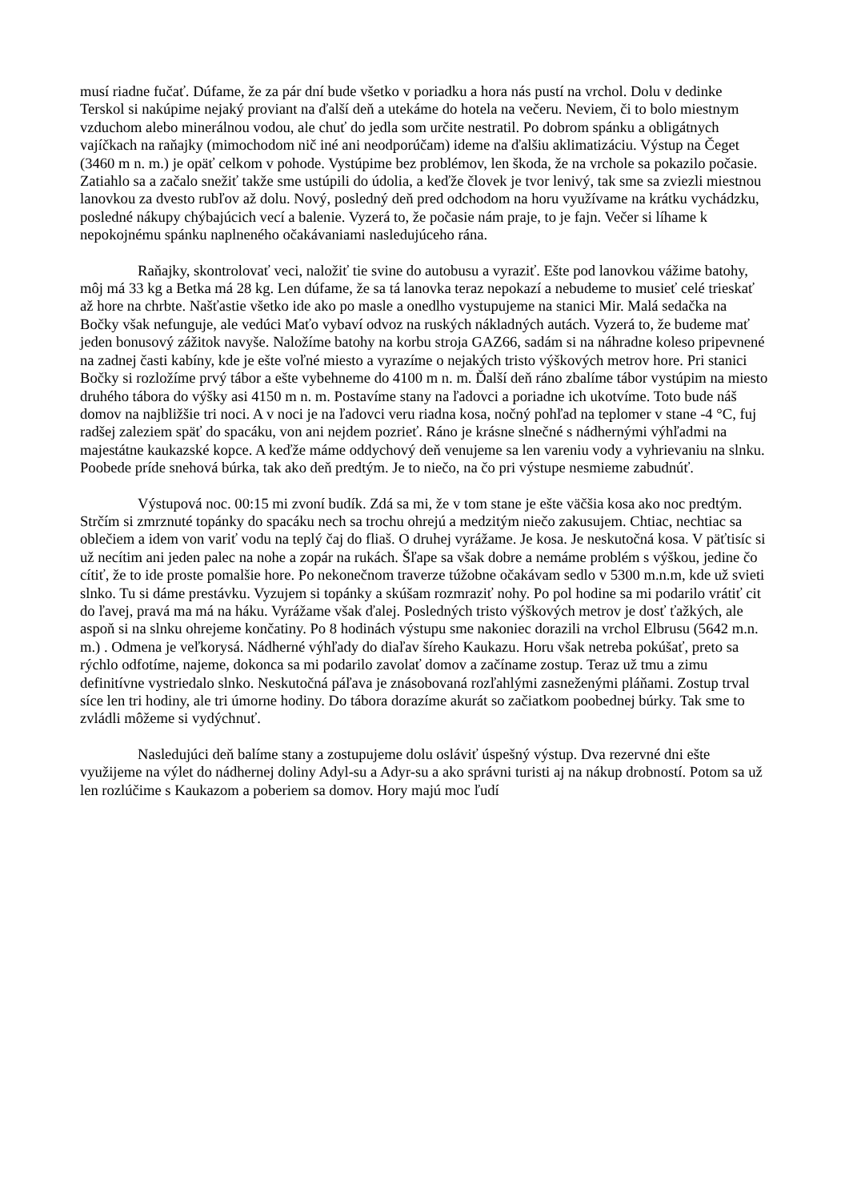musí riadne fučať. Dúfame, že za pár dní bude všetko v poriadku a hora nás pustí na vrchol. Dolu v dedinke Terskol si nakúpime nejaký proviant na ďalší deň a utekáme do hotela na večeru. Neviem, či to bolo miestnym vzduchom alebo minerálnou vodou, ale chuť do jedla som určite nestratil. Po dobrom spánku a obligátnych vajíčkach na raňajky (mimochodom nič iné ani neodporúčam) ideme na ďalšiu aklimatizáciu. Výstup na Čeget (3460 m n. m.) je opäť celkom v pohode. Vystúpime bez problémov, len škoda, že na vrchole sa pokazilo počasie. Zatiahlo sa a začalo snežiť takže sme ustúpili do údolia, a keďže človek je tvor lenivý, tak sme sa zviezli miestnou lanovkou za dvesto rubľov až dolu. Nový, posledný deň pred odchodom na horu využívame na krátku vychádzku, posledné nákupy chýbajúcich vecí a balenie. Vyzerá to, že počasie nám praje, to je fajn. Večer si líhame k nepokojnému spánku naplneného očakávaniami nasledujúceho rána.
Raňajky, skontrolovať veci, naložiť tie svine do autobusu a vyraziť. Ešte pod lanovkou vážime batohy, môj má 33 kg a Betka má 28 kg. Len dúfame, že sa tá lanovka teraz nepokazí a nebudeme to musieť celé trieskať až hore na chrbte. Našťastie všetko ide ako po masle a onedlho vystupujeme na stanici Mir. Malá sedačka na Bočky však nefunguje, ale vedúci Maťo vybaví odvoz na ruských nákladných autách. Vyzerá to, že budeme mať jeden bonusový zážitok navyše. Naložíme batohy na korbu stroja GAZ66, sadám si na náhradne koleso pripevnené na zadnej časti kabíny, kde je ešte voľné miesto a vyrazíme o nejakých tristo výškových metrov hore. Pri stanici Bočky si rozložíme prvý tábor a ešte vybehneme do 4100 m n. m. Ďalší deň ráno zbalíme tábor vystúpim na miesto druhého tábora do výšky asi 4150 m n. m. Postavíme stany na ľadovci a poriadne ich ukotvíme. Toto bude náš domov na najbližšie tri noci. A v noci je na ľadovci veru riadna kosa, nočný pohľad na teplomer v stane -4 °C, fuj radšej zaleziem späť do spacáku, von ani nejdem pozrieť. Ráno je krásne slnečné s nádhernými výhľadmi na majestátne kaukazské kopce. A keďže máme oddychový deň venujeme sa len vareniu vody a vyhrievaniu na slnku. Poobede príde snehová búrka, tak ako deň predtým. Je to niečo, na čo pri výstupe nesmieme zabudnúť.
Výstupová noc. 00:15 mi zvoní budík. Zdá sa mi, že v tom stane je ešte väčšia kosa ako noc predtým. Strčím si zmrznuté topánky do spacáku nech sa trochu ohrejú a medzitým niečo zakusujem. Chtiac, nechtiac sa oblečiem a idem von variť vodu na teplý čaj do fliaš. O druhej vyrážame. Je kosa. Je neskutočná kosa. V päťtisíc si už necítim ani jeden palec na nohe a zopár na rukách. Šľape sa však dobre a nemáme problém s výškou, jedine čo cítiť, že to ide proste pomalšie hore. Po nekonečnom traverze túžobne očakávam sedlo v 5300 m.n.m, kde už svieti slnko. Tu si dáme prestávku. Vyzujem si topánky a skúšam rozmraziť nohy. Po pol hodine sa mi podarilo vrátiť cit do ľavej, pravá ma má na háku. Vyrážame však ďalej. Posledných tristo výškových metrov je dosť ťažkých, ale aspoň si na slnku ohrejeme končatiny. Po 8 hodinách výstupu sme nakoniec dorazili na vrchol Elbrusu (5642 m.n. m.) . Odmena je veľkorysá. Nádherné výhľady do diaľav šíreho Kaukazu. Horu však netreba pokúšať, preto sa rýchlo odfotíme, najeme, dokonca sa mi podarilo zavolať domov a začíname zostup. Teraz už tmu a zimu definitívne vystriedalo slnko. Neskutočná páľava je znásobovaná rozľahlými zasneženými pláňami. Zostup trval síce len tri hodiny, ale tri úmorne hodiny. Do tábora dorazíme akurát so začiatkom poobednej búrky. Tak sme to zvládli môžeme si vydýchnuť.
Nasledujúci deň balíme stany a zostupujeme dolu osláviť úspešný výstup. Dva rezervné dni ešte využijeme na výlet do nádhernej doliny Adyl-su a Adyr-su a ako správni turisti aj na nákup drobností. Potom sa už len rozlúčime s Kaukazom a poberiem sa domov. Hory majú moc ľudí